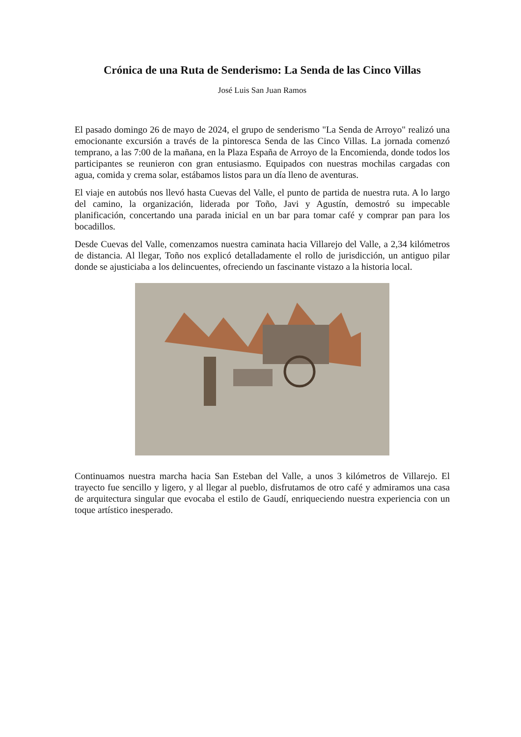Crónica de una Ruta de Senderismo: La Senda de las Cinco Villas
José Luis San Juan Ramos
El pasado domingo 26 de mayo de 2024, el grupo de senderismo "La Senda de Arroyo" realizó una emocionante excursión a través de la pintoresca Senda de las Cinco Villas. La jornada comenzó temprano, a las 7:00 de la mañana, en la Plaza España de Arroyo de la Encomienda, donde todos los participantes se reunieron con gran entusiasmo. Equipados con nuestras mochilas cargadas con agua, comida y crema solar, estábamos listos para un día lleno de aventuras.
El viaje en autobús nos llevó hasta Cuevas del Valle, el punto de partida de nuestra ruta. A lo largo del camino, la organización, liderada por Toño, Javi y Agustín, demostró su impecable planificación, concertando una parada inicial en un bar para tomar café y comprar pan para los bocadillos.
Desde Cuevas del Valle, comenzamos nuestra caminata hacia Villarejo del Valle, a 2,34 kilómetros de distancia. Al llegar, Toño nos explicó detalladamente el rollo de jurisdicción, un antiguo pilar donde se ajusticiaba a los delincuentes, ofreciendo un fascinante vistazo a la historia local.
Continuamos nuestra marcha hacia San Esteban del Valle, a unos 3 kilómetros de Villarejo. El trayecto fue sencillo y ligero, y al llegar al pueblo, disfrutamos de otro café y admiramos una casa de arquitectura singular que evocaba el estilo de Gaudí, enriqueciendo nuestra experiencia con un toque artístico inesperado.